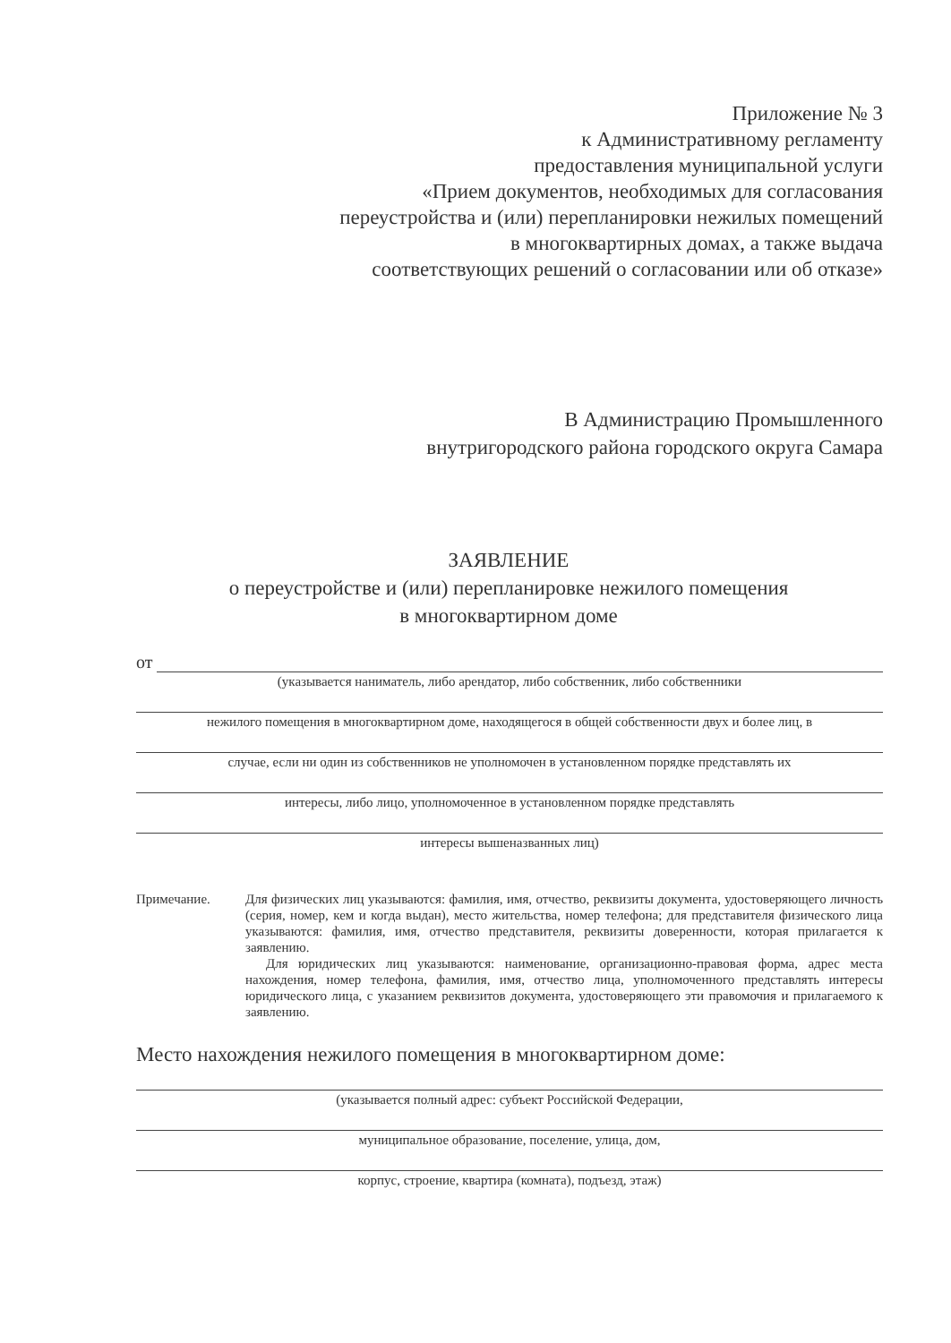Приложение № 3
к Административному регламенту
предоставления муниципальной услуги
«Прием документов, необходимых для согласования
переустройства и (или) перепланировки нежилых помещений
в многоквартирных домах, а также выдача
соответствующих решений о согласовании или об отказе»
В Администрацию Промышленного
внутригородского района городского округа Самара
ЗАЯВЛЕНИЕ
о переустройстве и (или) перепланировке нежилого помещения
в многоквартирном доме
от
(указывается наниматель, либо арендатор, либо собственник, либо собственники
нежилого помещения в многоквартирном доме, находящегося в общей собственности двух и более лиц, в
случае, если ни один из собственников не уполномочен в установленном порядке представлять их
интересы, либо лицо, уполномоченное в установленном порядке представлять
интересы вышеназванных лиц)
Примечание. Для физических лиц указываются: фамилия, имя, отчество, реквизиты документа, удостоверяющего личность (серия, номер, кем и когда выдан), место жительства, номер телефона; для представителя физического лица указываются: фамилия, имя, отчество представителя, реквизиты доверенности, которая прилагается к заявлению.
Для юридических лиц указываются: наименование, организационно-правовая форма, адрес места нахождения, номер телефона, фамилия, имя, отчество лица, уполномоченного представлять интересы юридического лица, с указанием реквизитов документа, удостоверяющего эти правомочия и прилагаемого к заявлению.
Место нахождения нежилого помещения в многоквартирном доме:
(указывается полный адрес: субъект Российской Федерации,
муниципальное образование, поселение, улица, дом,
корпус, строение, квартира (комната), подъезд, этаж)